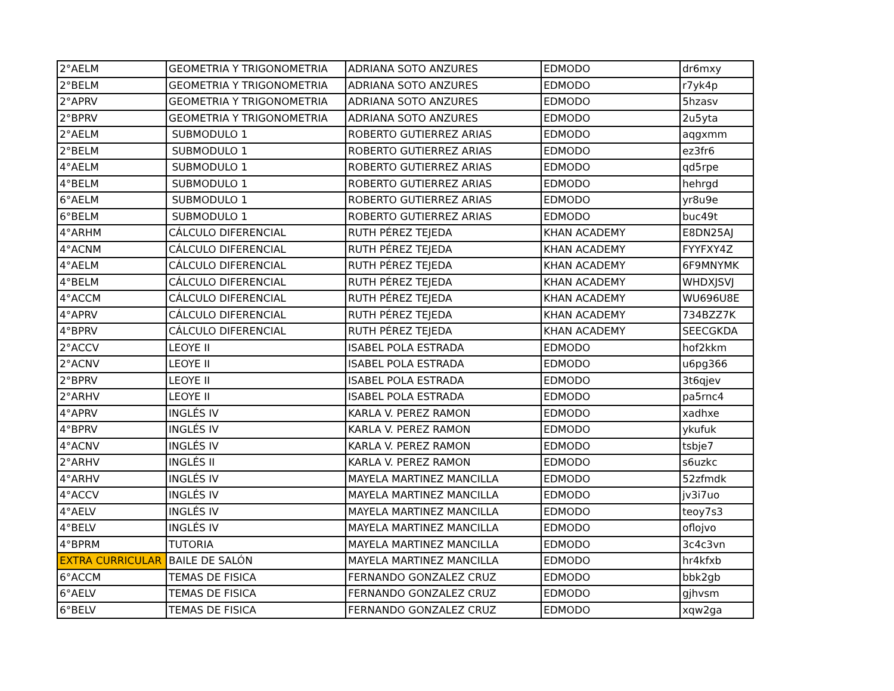| 2°AELM | GEOMETRIA Y TRIGONOMETRIA | ADRIANA SOTO ANZURES | EDMODO | dr6mxy |
| 2°BELM | GEOMETRIA Y TRIGONOMETRIA | ADRIANA SOTO ANZURES | EDMODO | r7yk4p |
| 2°APRV | GEOMETRIA Y TRIGONOMETRIA | ADRIANA SOTO ANZURES | EDMODO | 5hzasv |
| 2°BPRV | GEOMETRIA Y TRIGONOMETRIA | ADRIANA SOTO ANZURES | EDMODO | 2u5yta |
| 2°AELM | SUBMODULO 1 | ROBERTO GUTIERREZ ARIAS | EDMODO | aqgxmm |
| 2°BELM | SUBMODULO 1 | ROBERTO GUTIERREZ ARIAS | EDMODO | ez3fr6 |
| 4°AELM | SUBMODULO 1 | ROBERTO GUTIERREZ ARIAS | EDMODO | qd5rpe |
| 4°BELM | SUBMODULO 1 | ROBERTO GUTIERREZ ARIAS | EDMODO | hehrgd |
| 6°AELM | SUBMODULO 1 | ROBERTO GUTIERREZ ARIAS | EDMODO | yr8u9e |
| 6°BELM | SUBMODULO 1 | ROBERTO GUTIERREZ ARIAS | EDMODO | buc49t |
| 4°ARHM | CÁLCULO DIFERENCIAL | RUTH PÉREZ TEJEDA | KHAN ACADEMY | E8DN25AJ |
| 4°ACNM | CÁLCULO DIFERENCIAL | RUTH PÉREZ TEJEDA | KHAN ACADEMY | FYYFXY4Z |
| 4°AELM | CÁLCULO DIFERENCIAL | RUTH PÉREZ TEJEDA | KHAN ACADEMY | 6F9MNYMK |
| 4°BELM | CÁLCULO DIFERENCIAL | RUTH PÉREZ TEJEDA | KHAN ACADEMY | WHDXJSVJ |
| 4°ACCM | CÁLCULO DIFERENCIAL | RUTH PÉREZ TEJEDA | KHAN ACADEMY | WU696U8E |
| 4°APRV | CÁLCULO DIFERENCIAL | RUTH PÉREZ TEJEDA | KHAN ACADEMY | 734BZZ7K |
| 4°BPRV | CÁLCULO DIFERENCIAL | RUTH PÉREZ TEJEDA | KHAN ACADEMY | SEECGKDA |
| 2°ACCV | LEOYE II | ISABEL POLA ESTRADA | EDMODO | hof2kkm |
| 2°ACNV | LEOYE II | ISABEL POLA ESTRADA | EDMODO | u6pg366 |
| 2°BPRV | LEOYE II | ISABEL POLA ESTRADA | EDMODO | 3t6qjev |
| 2°ARHV | LEOYE II | ISABEL POLA ESTRADA | EDMODO | pa5rnc4 |
| 4°APRV | INGLÉS IV | KARLA V. PEREZ RAMON | EDMODO | xadhxe |
| 4°BPRV | INGLÉS IV | KARLA V. PEREZ RAMON | EDMODO | ykufuk |
| 4°ACNV | INGLÉS IV | KARLA V. PEREZ RAMON | EDMODO | tsbje7 |
| 2°ARHV | INGLÉS II | KARLA V. PEREZ RAMON | EDMODO | s6uzkc |
| 4°ARHV | INGLÉS IV | MAYELA MARTINEZ MANCILLA | EDMODO | 52zfmdk |
| 4°ACCV | INGLÉS IV | MAYELA MARTINEZ MANCILLA | EDMODO | jv3i7uo |
| 4°AELV | INGLÉS IV | MAYELA MARTINEZ MANCILLA | EDMODO | teoy7s3 |
| 4°BELV | INGLÉS IV | MAYELA MARTINEZ MANCILLA | EDMODO | oflojvo |
| 4°BPRM | TUTORIA | MAYELA MARTINEZ MANCILLA | EDMODO | 3c4c3vn |
| EXTRA CURRICULAR | BAILE DE SALÓN | MAYELA MARTINEZ MANCILLA | EDMODO | hr4kfxb |
| 6°ACCM | TEMAS DE FISICA | FERNANDO GONZALEZ CRUZ | EDMODO | bbk2gb |
| 6°AELV | TEMAS DE FISICA | FERNANDO GONZALEZ CRUZ | EDMODO | gjhvsm |
| 6°BELV | TEMAS DE FISICA | FERNANDO GONZALEZ CRUZ | EDMODO | xqw2ga |